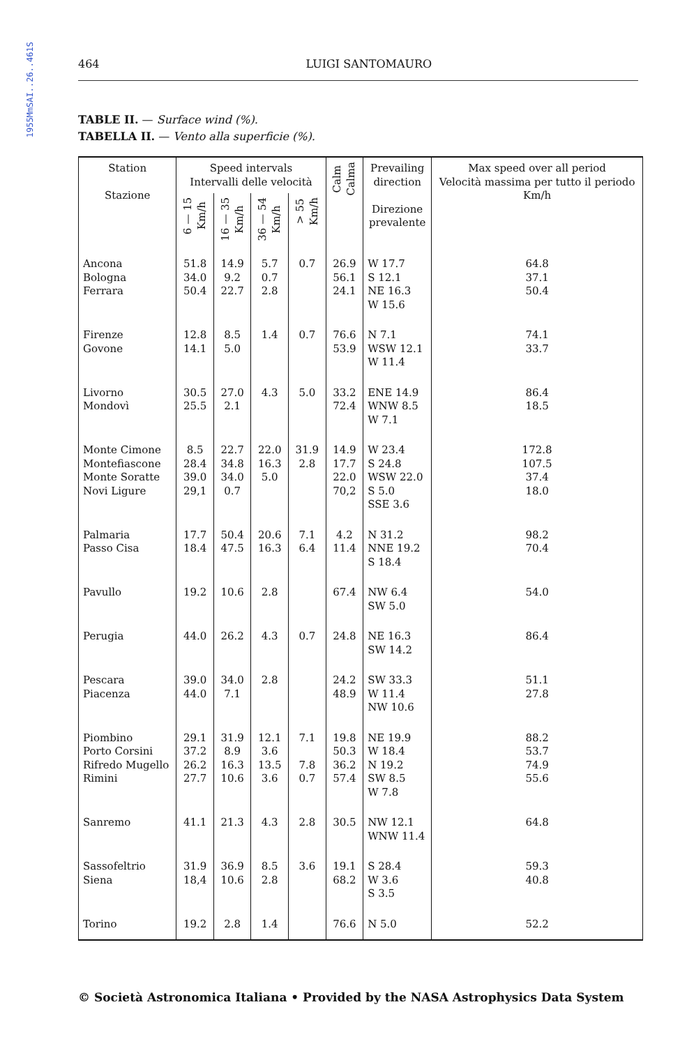1955MmSAI..26..461S
464 LUIGI SANTOMAURO
TABLE II. — Surface wind (%).
TABELLA II. — Vento alla superficie (%).
| Station Stazione | Speed intervals Intervalli delle velocità | | | | Calm Calma | Prevailing direction Direzione prevalente | Max speed over all period Velocità massima per tutto il periodo Km/h |
| --- | --- | --- | --- | --- | --- | --- | --- |
| | 6 — 15 Km/h | 16 — 35 Km/h | 36 — 54 Km/h | > 55 Km/h | | | |
| Ancona Bologna Ferrara | 51.8 34.0 50.4 | 14.9 9.2 22.7 | 5.7 0.7 2.8 | 0.7 | 26.9 56.1 24.1 | W 17.7 S 12.1 NE 16.3 W 15.6 | 64.8 37.1 50.4 |
| Firenze Govone | 12.8 14.1 | 8.5 5.0 | 1.4 | 0.7 | 76.6 53.9 | N 7.1 WSW 12.1 W 11.4 | 74.1 33.7 |
| Livorno Mondovì | 30.5 25.5 | 27.0 2.1 | 4.3 | 5.0 | 33.2 72.4 | ENE 14.9 WNW 8.5 W 7.1 | 86.4 18.5 |
| Monte Cimone Montefiascone Monte Soratte Novi Ligure | 8.5 28.4 39.0 29,1 | 22.7 34.8 34.0 0.7 | 22.0 16.3 5.0 | 31.9 2.8 | 14.9 17.7 22.0 70,2 | W 23.4 S 24.8 WSW 22.0 S 5.0 SSE 3.6 | 172.8 107.5 37.4 18.0 |
| Palmaria Passo Cisa | 17.7 18.4 | 50.4 47.5 | 20.6 16.3 | 7.1 6.4 | 4.2 11.4 | N 31.2 NNE 19.2 S 18.4 | 98.2 70.4 |
| Pavullo | 19.2 | 10.6 | 2.8 | | 67.4 | NW 6.4 SW 5.0 | 54.0 |
| Perugia | 44.0 | 26.2 | 4.3 | 0.7 | 24.8 | NE 16.3 SW 14.2 | 86.4 |
| Pescara Piacenza | 39.0 44.0 | 34.0 7.1 | 2.8 | | 24.2 48.9 | SW 33.3 W 11.4 NW 10.6 | 51.1 27.8 |
| Piombino Porto Corsini Rifredo Mugello Rimini | 29.1 37.2 26.2 27.7 | 31.9 8.9 16.3 10.6 | 12.1 3.6 13.5 3.6 | 7.1 7.8 0.7 | 19.8 50.3 36.2 57.4 | NE 19.9 W 18.4 N 19.2 SW 8.5 W 7.8 | 88.2 53.7 74.9 55.6 |
| Sanremo | 41.1 | 21.3 | 4.3 | 2.8 | 30.5 | NW 12.1 WNW 11.4 | 64.8 |
| Sassofeltrio Siena | 31.9 18,4 | 36.9 10.6 | 8.5 2.8 | 3.6 | 19.1 68.2 | S 28.4 W 3.6 S 3.5 | 59.3 40.8 |
| Torino | 19.2 | 2.8 | 1.4 | | 76.6 | N 5.0 | 52.2 |
© Società Astronomica Italiana • Provided by the NASA Astrophysics Data System